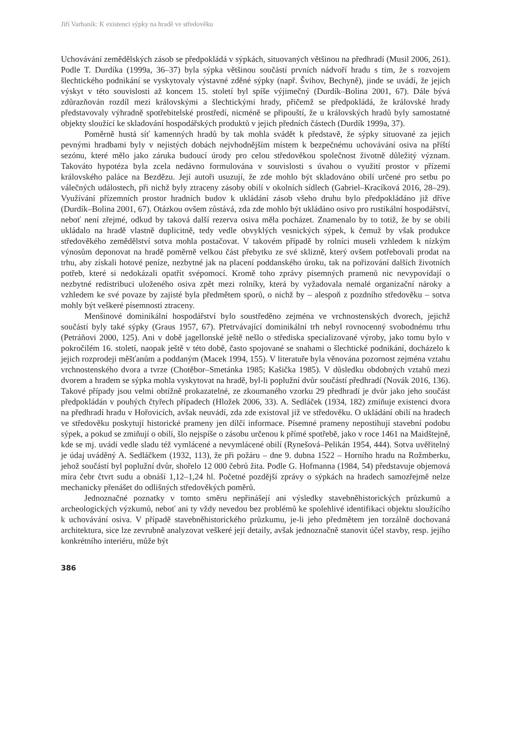Jiří Varhaník: K existenci sýpky na hradě ve středověku
Uchovávání zemědělských zásob se předpokládá v sýpkách, situovaných většinou na předhradí (Musil 2006, 261). Podle T. Durdíka (1999a, 36–37) byla sýpka většinou součástí prvních nádvoří hradu s tím, že s rozvojem šlechtického podnikání se vyskytovaly výstavné zděné sýpky (např. Švihov, Bechyně), jinde se uvádí, že jejich výskyt v této souvislosti až koncem 15. století byl spíše výjimečný (Durdík–Bolina 2001, 67). Dále bývá zdůrazňován rozdíl mezi královskými a šlechtickými hrady, přičemž se předpokládá, že královské hrady představovaly výhradně spotřebitelské prostředí, nicméně se připouští, že u královských hradů byly samostatné objekty sloužící ke skladování hospodářských produktů v jejich předních částech (Durdík 1999a, 37).
Poměrně hustá síť kamenných hradů by tak mohla svádět k představě, že sýpky situované za jejich pevnými hradbami byly v nejistých dobách nejvhodnějším místem k bezpečnému uchovávání osiva na příští sezónu, které mělo jako záruka budoucí úrody pro celou středověkou společnost životně důležitý význam. Takováto hypotéza byla zcela nedávno formulována v souvislosti s úvahou o využití prostor v přízemí královského paláce na Bezdězu. Její autoři usuzují, že zde mohlo být skladováno obilí určené pro setbu po válečných událostech, při nichž byly ztraceny zásoby obilí v okolních sídlech (Gabriel–Kracíková 2016, 28–29). Využívání přízemních prostor hradních budov k ukládání zásob všeho druhu bylo předpokládáno již dříve (Durdík–Bolina 2001, 67). Otázkou ovšem zůstává, zda zde mohlo být ukládáno osivo pro rustikální hospodářství, neboť není zřejmé, odkud by taková další rezerva osiva měla pocházet. Znamenalo by to totiž, že by se obilí ukládalo na hradě vlastně duplicitně, tedy vedle obvyklých vesnických sýpek, k čemuž by však produkce středověkého zemědělství sotva mohla postačovat. V takovém případě by rolníci museli vzhledem k nízkým výnosům deponovat na hradě poměrně velkou část přebytku ze své sklizně, který ovšem potřebovali prodat na trhu, aby získali hotové peníze, nezbytné jak na placení poddanského úroku, tak na pořizování dalších životních potřeb, které si nedokázali opatřit svépomocí. Kromě toho zprávy písemných pramenů nic nevypovídají o nezbytné redistribuci uloženého osiva zpět mezi rolníky, která by vyžadovala nemalé organizační nároky a vzhledem ke své povaze by zajisté byla předmětem sporů, o nichž by – alespoň z pozdního středověku – sotva mohly být veškeré písemnosti ztraceny.
Menšinové dominikální hospodářství bylo soustředěno zejména ve vrchnostenských dvorech, jejichž součástí byly také sýpky (Graus 1957, 67). Přetrvávající dominikální trh nebyl rovnocenný svobodnému trhu (Petráňovi 2000, 125). Ani v době jagellonské ještě nešlo o střediska specializované výroby, jako tomu bylo v pokročilém 16. století, naopak ještě v této době, často spojované se snahami o šlechtické podnikání, docházelo k jejich rozprodeji měšťanům a poddaným (Macek 1994, 155). V literatuře byla věnována pozornost zejména vztahu vrchnostenského dvora a tvrze (Chotěbor–Smetánka 1985; Kašička 1985). V důsledku obdobných vztahů mezi dvorem a hradem se sýpka mohla vyskytovat na hradě, byl-li poplužní dvůr součástí předhradí (Novák 2016, 136). Takové případy jsou velmi obtížně prokazatelné, ze zkoumaného vzorku 29 předhradí je dvůr jako jeho součást předpokládán v pouhých čtyřech případech (Hložek 2006, 33). A. Sedláček (1934, 182) zmiňuje existenci dvora na předhradí hradu v Hořovicích, avšak neuvádí, zda zde existoval již ve středověku. O ukládání obilí na hradech ve středověku poskytují historické prameny jen dílčí informace. Písemné prameny nepostihují stavební podobu sýpek, a pokud se zmiňují o obilí, šlo nejspíše o zásobu určenou k přímé spotřebě, jako v roce 1461 na Maidštejně, kde se mj. uvádí vedle sladu též vymlácené a nevymlácené obilí (Rynešová–Pelikán 1954, 444). Sotva uvěřitelný je údaj uváděný A. Sedláčkem (1932, 113), že při požáru – dne 9. dubna 1522 – Horního hradu na Rožmberku, jehož součástí byl poplužní dvůr, shořelo 12 000 čebrů žita. Podle G. Hofmanna (1984, 54) představuje objemová míra čebr čtvrt sudu a obnáší 1,12–1,24 hl. Početné pozdější zprávy o sýpkách na hradech samozřejmě nelze mechanicky přenášet do odlišných středověkých poměrů.
Jednoznačné poznatky v tomto směru nepřinášejí ani výsledky stavebněhistorických průzkumů a archeologických výzkumů, neboť ani ty vždy nevedou bez problémů ke spolehlivé identifikaci objektu sloužícího k uchovávání osiva. V případě stavebněhistorického průzkumu, je-li jeho předmětem jen torzálně dochovaná architektura, sice lze zevrubně analyzovat veškeré její detaily, avšak jednoznačně stanovit účel stavby, resp. jejího konkrétního interiéru, může být
386